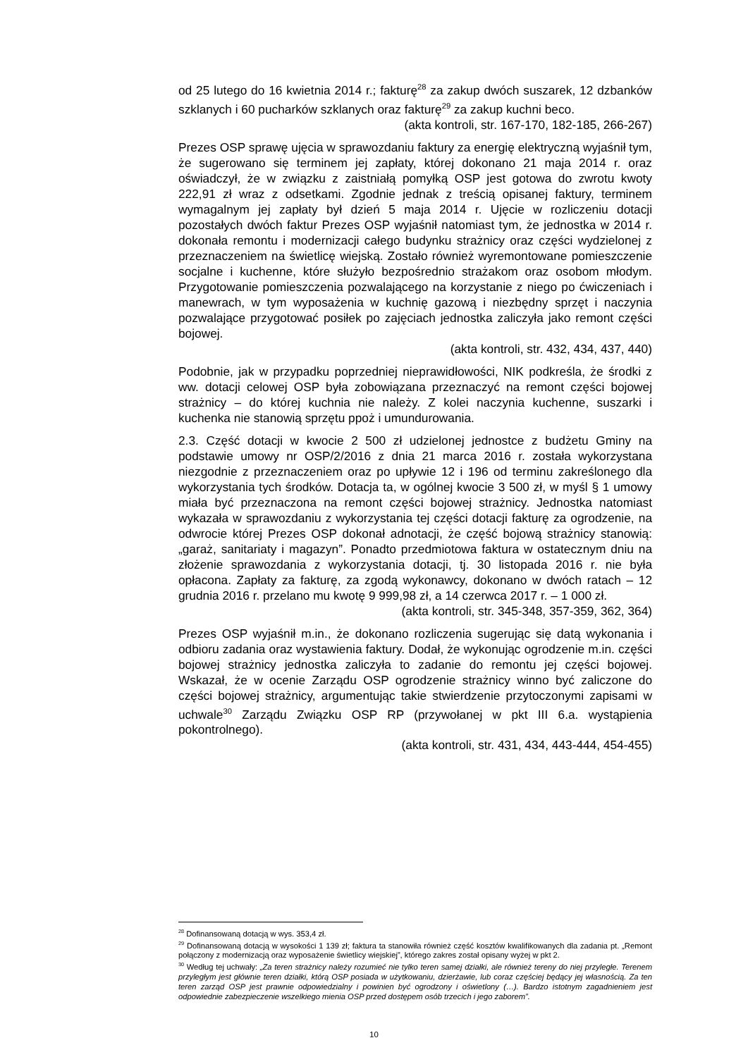od 25 lutego do 16 kwietnia 2014 r.; fakturę<sup>28</sup> za zakup dwóch suszarek, 12 dzbanków szklanych i 60 pucharków szklanych oraz fakturę<sup>29</sup> za zakup kuchni beco.
(akta kontroli, str. 167-170, 182-185, 266-267)
Prezes OSP sprawę ujęcia w sprawozdaniu faktury za energię elektryczną wyjaśnił tym, że sugerowano się terminem jej zapłaty, której dokonano 21 maja 2014 r. oraz oświadczył, że w związku z zaistniałą pomyłką OSP jest gotowa do zwrotu kwoty 222,91 zł wraz z odsetkami. Zgodnie jednak z treścią opisanej faktury, terminem wymagalnym jej zapłaty był dzień 5 maja 2014 r. Ujęcie w rozliczeniu dotacji pozostałych dwóch faktur Prezes OSP wyjaśnił natomiast tym, że jednostka w 2014 r. dokonała remontu i modernizacji całego budynku strażnicy oraz części wydzielonej z przeznaczeniem na świetlicę wiejską. Zostało również wyremontowane pomieszczenie socjalne i kuchenne, które służyło bezpośrednio strażakom oraz osobom młodym. Przygotowanie pomieszczenia pozwalającego na korzystanie z niego po ćwiczeniach i manewrach, w tym wyposażenia w kuchnię gazową i niezbędny sprzęt i naczynia pozwalające przygotować posiłek po zajęciach jednostka zaliczyła jako remont części bojowej.
(akta kontroli, str. 432, 434, 437, 440)
Podobnie, jak w przypadku poprzedniej nieprawidłowości, NIK podkreśla, że środki z ww. dotacji celowej OSP była zobowiązana przeznaczyć na remont części bojowej strażnicy – do której kuchnia nie należy. Z kolei naczynia kuchenne, suszarki i kuchenka nie stanowią sprzętu ppoż i umundurowania.
2.3. Część dotacji w kwocie 2 500 zł udzielonej jednostce z budżetu Gminy na podstawie umowy nr OSP/2/2016 z dnia 21 marca 2016 r. została wykorzystana niezgodnie z przeznaczeniem oraz po upływie 12 i 196 od terminu zakreślonego dla wykorzystania tych środków. Dotacja ta, w ogólnej kwocie 3 500 zł, w myśl § 1 umowy miała być przeznaczona na remont części bojowej strażnicy. Jednostka natomiast wykazała w sprawozdaniu z wykorzystania tej części dotacji fakturę za ogrodzenie, na odwrocie której Prezes OSP dokonał adnotacji, że część bojową strażnicy stanowią: „garaż, sanitariaty i magazyn”. Ponadto przedmiotowa faktura w ostatecznym dniu na złożenie sprawozdania z wykorzystania dotacji, tj. 30 listopada 2016 r. nie była opłacona. Zapłaty za fakturę, za zgodą wykonawcy, dokonano w dwóch ratach – 12 grudnia 2016 r. przelano mu kwotę 9 999,98 zł, a 14 czerwca 2017 r. – 1 000 zł.
(akta kontroli, str. 345-348, 357-359, 362, 364)
Prezes OSP wyjaśnił m.in., że dokonano rozliczenia sugerując się datą wykonania i odbioru zadania oraz wystawienia faktury. Dodał, że wykonując ogrodzenie m.in. części bojowej strażnicy jednostka zaliczyła to zadanie do remontu jej części bojowej. Wskazał, że w ocenie Zarządu OSP ogrodzenie strażnicy winno być zaliczone do części bojowej strażnicy, argumentując takie stwierdzenie przytoczonymi zapisami w uchwale<sup>30</sup> Zarządu Związku OSP RP (przywołanej w pkt III 6.a. wystąpienia pokontrolnego).
(akta kontroli, str. 431, 434, 443-444, 454-455)
<sup>28</sup> Dofinansowaną dotacją w wys. 353,4 zł.
<sup>29</sup> Dofinansowaną dotacją w wysokości 1 139 zł; faktura ta stanowiła również część kosztów kwalifikowanych dla zadania pt. „Remont połączony z modernizacją oraz wyposażenie świetlicy wiejskiej”, którego zakres został opisany wyżej w pkt 2.
<sup>30</sup> Według tej uchwały: „Za teren strażnicy należy rozumieć nie tylko teren samej działki, ale również tereny do niej przyległe. Terenem przyległym jest głównie teren działki, którą OSP posiada w użytkowaniu, dzierżawie, lub coraz częściej będący jej własnością. Za ten teren zarząd OSP jest prawnie odpowiedzialny i powinien być ogrodzony i oświetlony (…). Bardzo istotnym zagadnieniem jest odpowiednie zabezpieczenie wszelkiego mienia OSP przed dostępem osób trzecich i jego zaborem”.
10